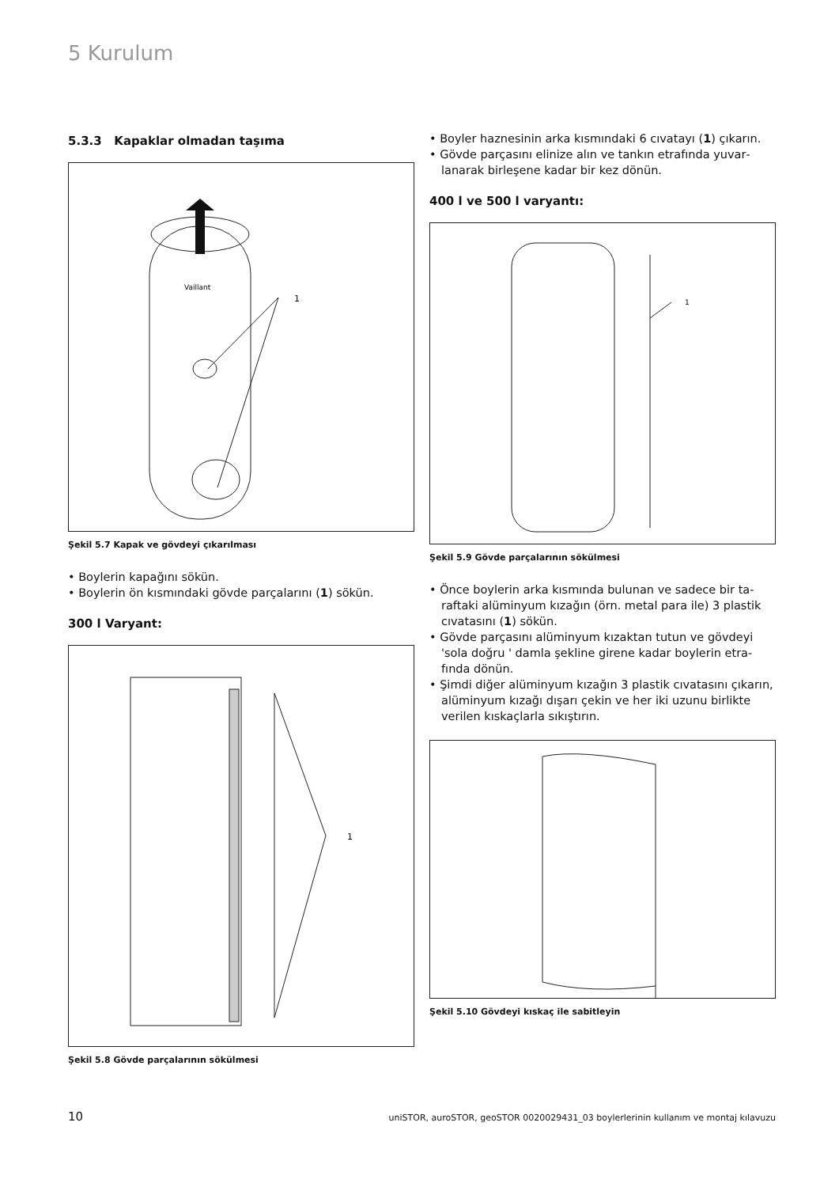5 Kurulum
5.3.3 Kapaklar olmadan taşıma
Vaillant
1
Şekil 5.7 Kapak ve gövdeyi çıkarılması
• Boylerin kapağını sökün.
• Boylerin ön kısmındaki gövde parçalarını (1) sökün.
300 l Varyant:
1
Şekil 5.8 Gövde parçalarının sökülmesi
• Boyler haznesinin arka kısmındaki 6 cıvatayı (1) çıka­rın.
• Gövde parçasını elinize alın ve tankın etrafında yuvar­lanarak birleşene kadar bir kez dönün.
400 l ve 500 l varyantı:
1
Şekil 5.9 Gövde parçalarının sökülmesi
• Önce boylerin arka kısmında bulunan ve sadece bir ta­raftaki alüminyum kızağın (örn. metal para ile) 3 plas­tik cıvatasını (1) sökün.
• Gövde parçasını alüminyum kızaktan tutun ve gövdeyi 'sola doğru ' damla şekline girene kadar boylerin etra­fında dönün.
• Şimdi diğer alüminyum kızağın 3 plastik cıvatasını çı­karın, alüminyum kızağı dışarı çekin ve her iki uzunu birlikte verilen kıskaçlarla sıkıştırın.
Şekil 5.10 Gövdeyi kıskaç ile sabitleyin
10 uniSTOR, auroSTOR, geoSTOR 0020029431_03 boylerlerinin kullanım ve montaj kılavuzu